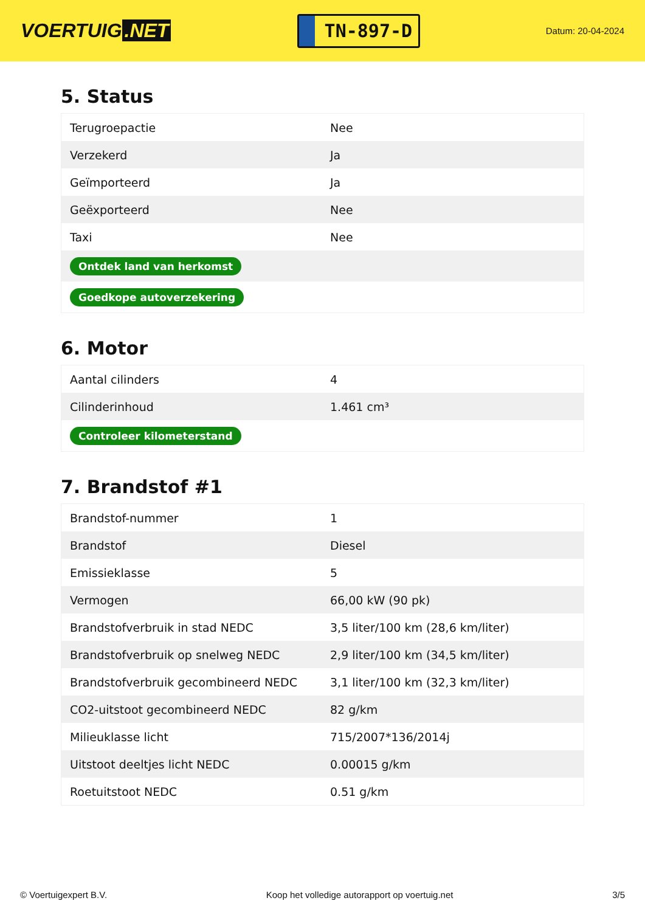VOERTUIG.NET
TN-897-D
Datum: 20-04-2024
5. Status
| Terugroepactie | Nee |
| Verzekerd | Ja |
| Geïmporteerd | Ja |
| Geëxporteerd | Nee |
| Taxi | Nee |
| Ontdek land van herkomst | |
| Goedkope autoverzekering | |
6. Motor
| Aantal cilinders | 4 |
| Cilinderinhoud | 1.461 cm³ |
| Controleer kilometerstand | |
7. Brandstof #1
| Brandstof-nummer | 1 |
| Brandstof | Diesel |
| Emissieklasse | 5 |
| Vermogen | 66,00 kW (90 pk) |
| Brandstofverbruik in stad NEDC | 3,5 liter/100 km (28,6 km/liter) |
| Brandstofverbruik op snelweg NEDC | 2,9 liter/100 km (34,5 km/liter) |
| Brandstofverbruik gecombineerd NEDC | 3,1 liter/100 km (32,3 km/liter) |
| CO2-uitstoot gecombineerd NEDC | 82 g/km |
| Milieuklasse licht | 715/2007*136/2014j |
| Uitstoot deeltjes licht NEDC | 0.00015 g/km |
| Roetuitstoot NEDC | 0.51 g/km |
© Voertuigexpert B.V. Koop het volledige autorapport op voertuig.net 3/5